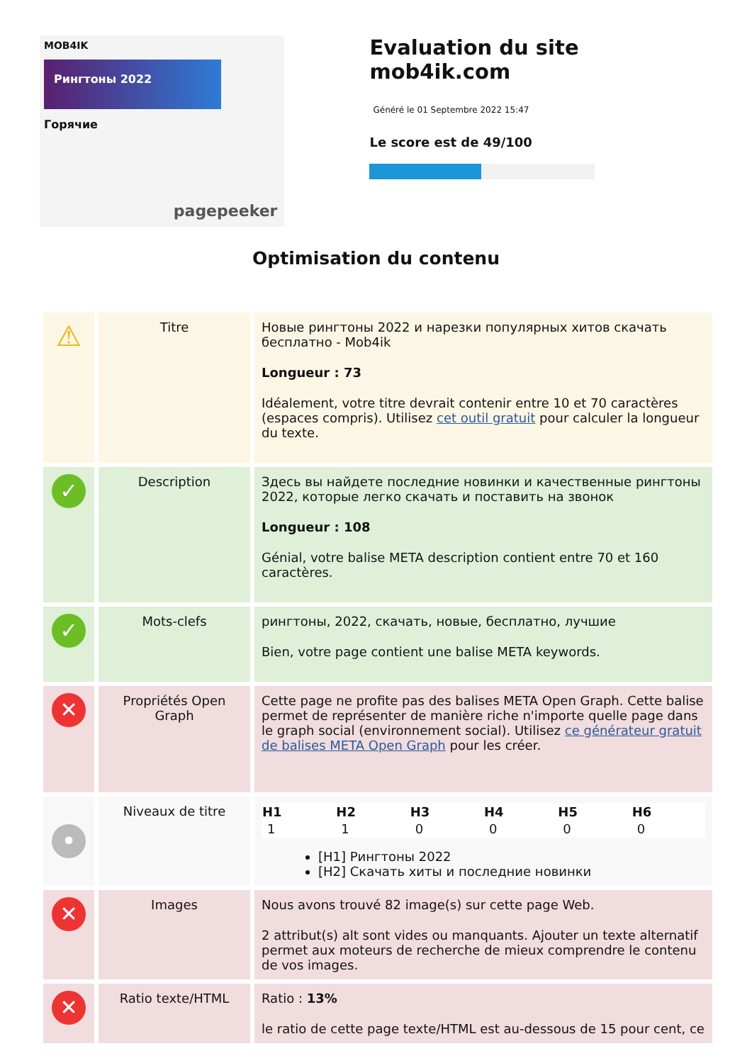MOB4IK
Рингтоны 2022
Горячие
pagepeeker
Evaluation du site mob4ik.com
Généré le 01 Septembre 2022 15:47
Le score est de 49/100
Optimisation du contenu
| ⚠ | Titre | Новые рингтоны 2022 и нарезки популярных хитов скачать бесплатно - Mob4ik Longueur : 73 Idéalement, votre titre devrait contenir entre 10 et 70 caractères (espaces compris). Utilisez cet outil gratuit pour calculer la longueur du texte. |
| ✓ | Description | Здесь вы найдете последние новинки и качественные рингтоны 2022, которые легко скачать и поставить на звонок Longueur : 108 Génial, votre balise META description contient entre 70 et 160 caractères. |
| ✓ | Mots-clefs | рингтоны, 2022, скачать, новые, бесплатно, лучшие Bien, votre page contient une balise META keywords. |
| ✕ | Propriétés Open Graph | Cette page ne profite pas des balises META Open Graph. Cette balise permet de représenter de manière riche n'importe quelle page dans le graph social (environnement social). Utilisez ce générateur gratuit de balises META Open Graph pour les créer. |
| • | Niveaux de titre | / H1 / H2 / H3 / H4 / H5 / H6 / / --- / --- / --- / --- / --- / --- / / 1 / 1 / 0 / 0 / 0 / 0 / [H1] Рингтоны 2022 [H2] Скачать хиты и последние новинки |
| ✕ | Images | Nous avons trouvé 82 image(s) sur cette page Web. 2 attribut(s) alt sont vides ou manquants. Ajouter un texte alternatif permet aux moteurs de recherche de mieux comprendre le contenu de vos images. |
| ✕ | Ratio texte/HTML | Ratio : 13% le ratio de cette page texte/HTML est au-dessous de 15 pour cent, ce |